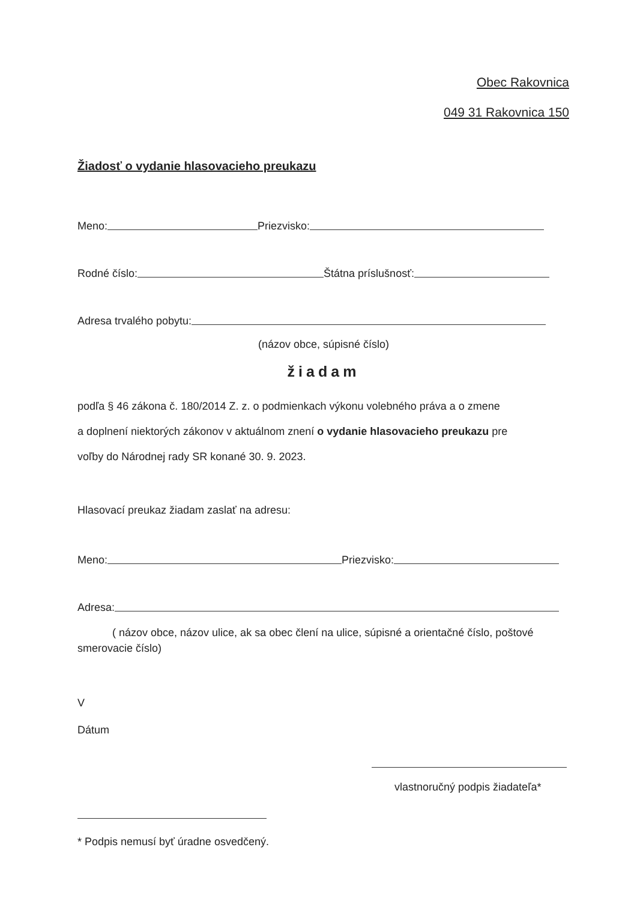Obec Rakovnica
049 31 Rakovnica 150
Žiadosť o vydanie hlasovacieho preukazu
Meno: Priezvisko:
Rodné číslo: Štátna príslušnosť:
Adresa trvalého pobytu:
(názov obce, súpisné číslo)
žiadam
podľa § 46 zákona č. 180/2014 Z. z. o podmienkach výkonu volebného práva a o zmene
a doplnení niektorých zákonov v aktuálnom znení o vydanie hlasovacieho preukazu pre
voľby do Národnej rady SR konané 30. 9. 2023.
Hlasovací preukaz žiadam zaslať na adresu:
Meno: Priezvisko:
Adresa:
( názov obce, názov ulice, ak sa obec člení na ulice, súpisné a orientačné číslo, poštové smerovacie číslo)
V
Dátum
vlastnoručný podpis žiadateľa*
* Podpis nemusí byť úradne osvedčený.